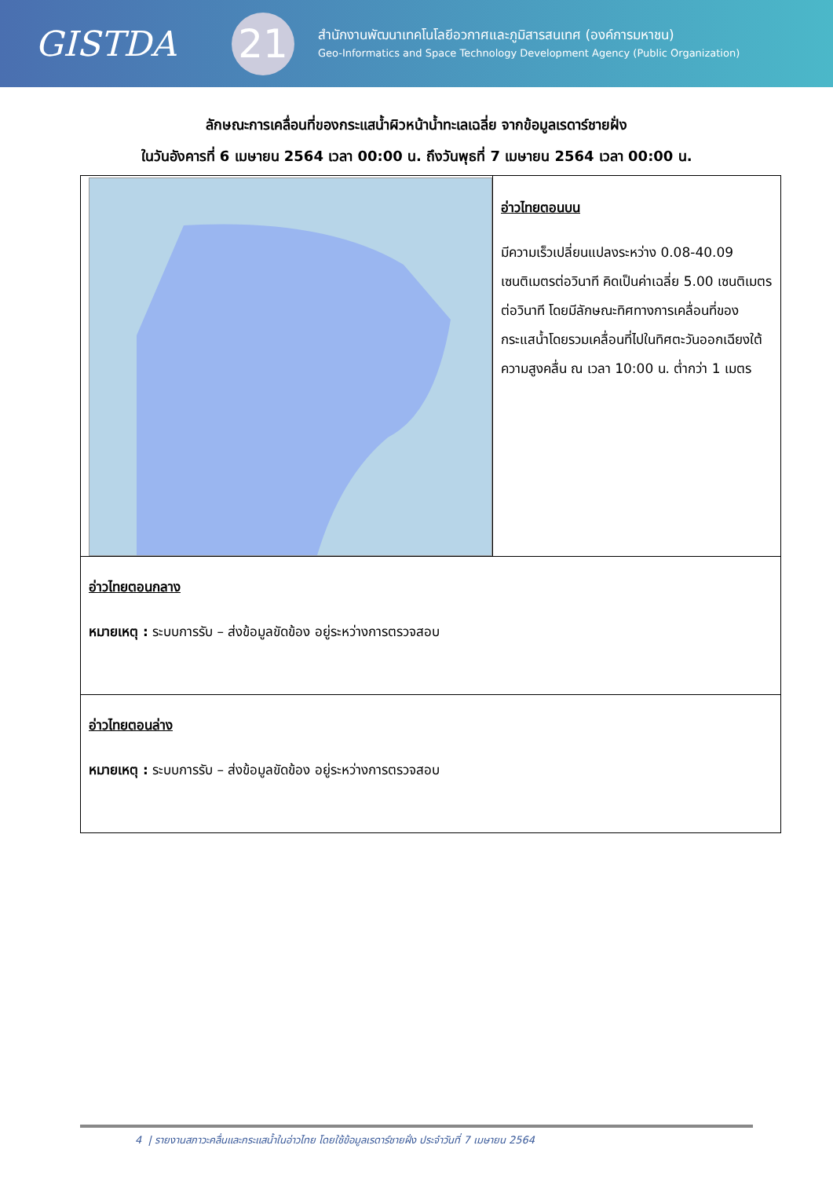GISTDA
21
สำนักงานพัฒนาเทคโนโลยีอวกาศและภูมิสารสนเทศ (องค์การมหาชน)
Geo-Informatics and Space Technology Development Agency (Public Organization)
ลักษณะการเคลื่อนที่ของกระแสน้ำผิวหน้าน้ำทะเลเฉลี่ย จากข้อมูลเรดาร์ชายฝั่ง
ในวันอังคารที่ 6 เมษายน 2564 เวลา 00:00 น. ถึงวันพุธที่ 7 เมษายน 2564 เวลา 00:00 น.
| | อ่าวไทยตอนบน มีความเร็วเปลี่ยนแปลงระหว่าง 0.08-40.09 เซนติเมตรต่อวินาที คิดเป็นค่าเฉลี่ย 5.00 เซนติเมตรต่อวินาที โดยมีลักษณะทิศทางการเคลื่อนที่ของกระแสน้ำโดยรวมเคลื่อนที่ไปในทิศตะวันออกเฉียงใต้ ความสูงคลื่น ณ เวลา 10:00 น. ต่ำกว่า 1 เมตร |
| อ่าวไทยตอนกลาง หมายเหตุ : ระบบการรับ – ส่งข้อมูลขัดข้อง อยู่ระหว่างการตรวจสอบ | |
| อ่าวไทยตอนล่าง หมายเหตุ : ระบบการรับ – ส่งข้อมูลขัดข้อง อยู่ระหว่างการตรวจสอบ | |
4 | รายงานสภาวะคลื่นและกระแสน้ำในอ่าวไทย โดยใช้ข้อมูลเรดาร์ชายฝั่ง ประจำวันที่ 7 เมษายน 2564